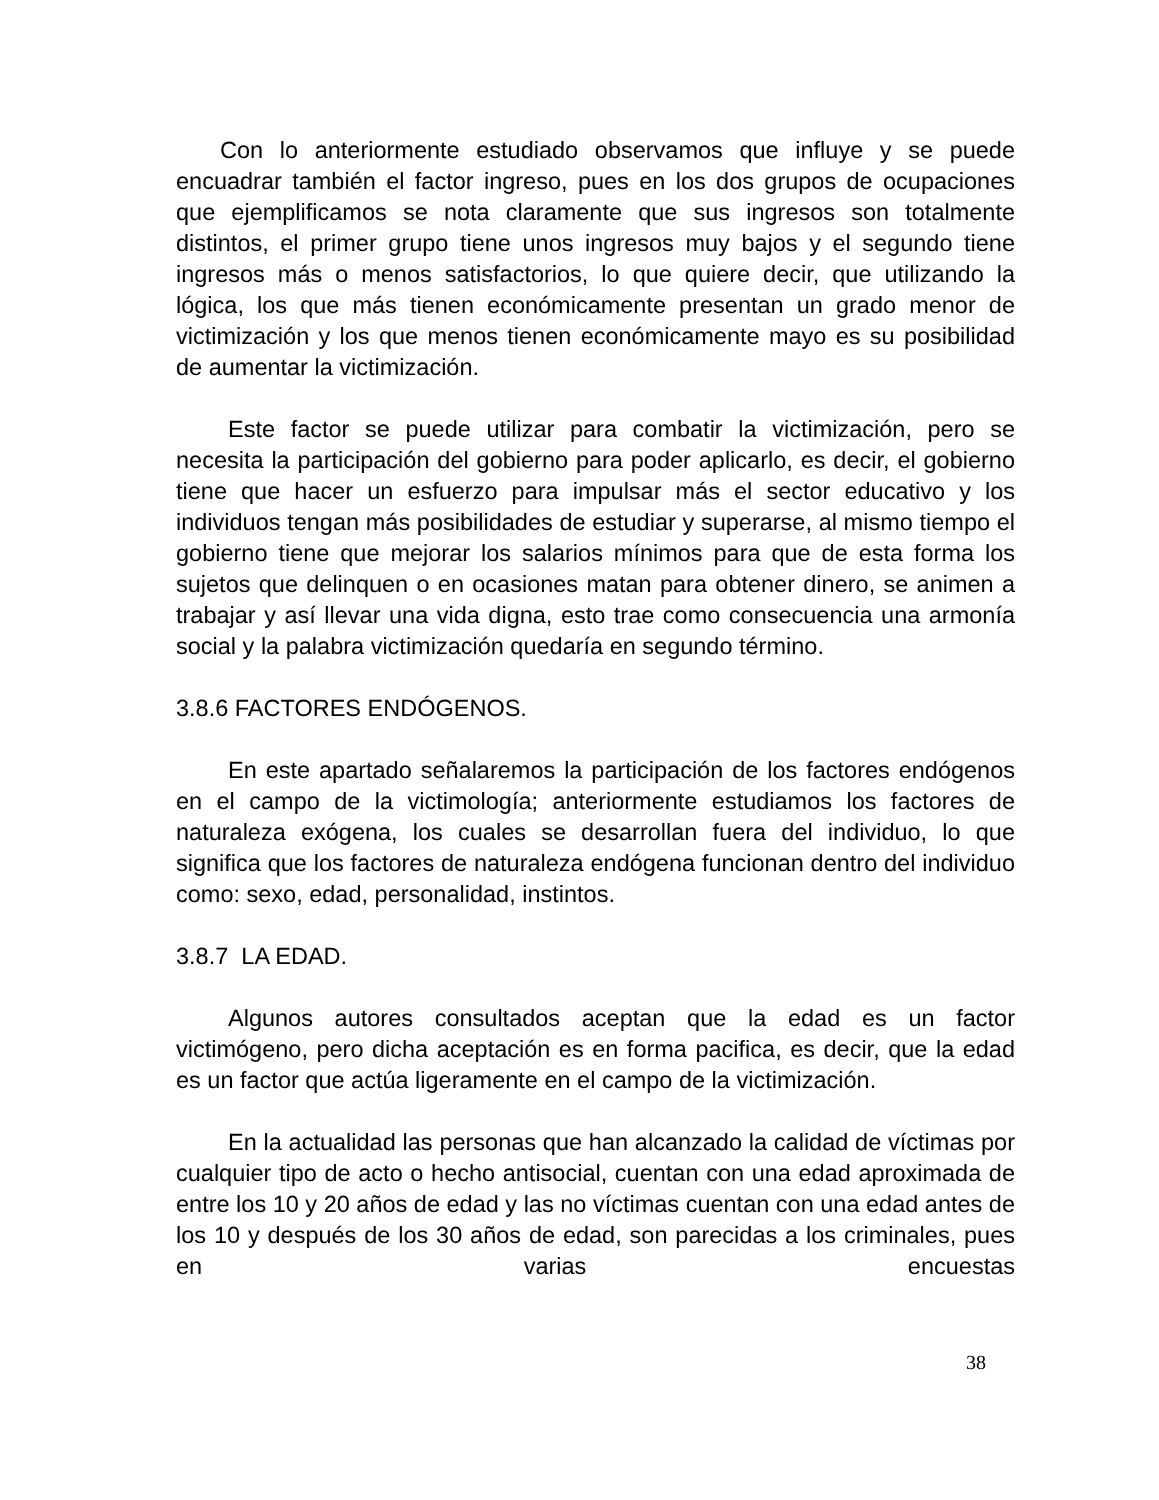Con lo anteriormente estudiado observamos que influye y se puede encuadrar también el factor ingreso, pues en los dos grupos de ocupaciones que ejemplificamos se nota claramente que sus ingresos son totalmente distintos, el primer grupo tiene unos ingresos muy bajos y el segundo tiene ingresos más o menos satisfactorios, lo que quiere decir, que utilizando la lógica, los que más tienen económicamente presentan un grado menor de victimización y los que menos tienen económicamente mayo es su posibilidad de aumentar la victimización.
Este factor se puede utilizar para combatir la victimización, pero se necesita la participación del gobierno para poder aplicarlo, es decir, el gobierno tiene que hacer un esfuerzo para impulsar más el sector educativo y los individuos tengan más posibilidades de estudiar y superarse, al mismo tiempo el gobierno tiene que mejorar los salarios mínimos para que de esta forma los sujetos que delinquen o en ocasiones matan para obtener dinero, se animen a trabajar y así llevar una vida digna, esto trae como consecuencia una armonía social y la palabra victimización quedaría en segundo término.
3.8.6 FACTORES ENDÓGENOS.
En este apartado señalaremos la participación de los factores endógenos en el campo de la victimología; anteriormente estudiamos los factores de naturaleza exógena, los cuales se desarrollan fuera del individuo, lo que significa que los factores de naturaleza endógena funcionan dentro del individuo como: sexo, edad, personalidad, instintos.
3.8.7 LA EDAD.
Algunos autores consultados aceptan que la edad es un factor victimógeno, pero dicha aceptación es en forma pacifica, es decir, que la edad es un factor que actúa ligeramente en el campo de la victimización.
En la actualidad las personas que han alcanzado la calidad de víctimas por cualquier tipo de acto o hecho antisocial, cuentan con una edad aproximada de entre los 10 y 20 años de edad y las no víctimas cuentan con una edad antes de los 10 y después de los 30 años de edad, son parecidas a los criminales, pues en varias encuestas
38